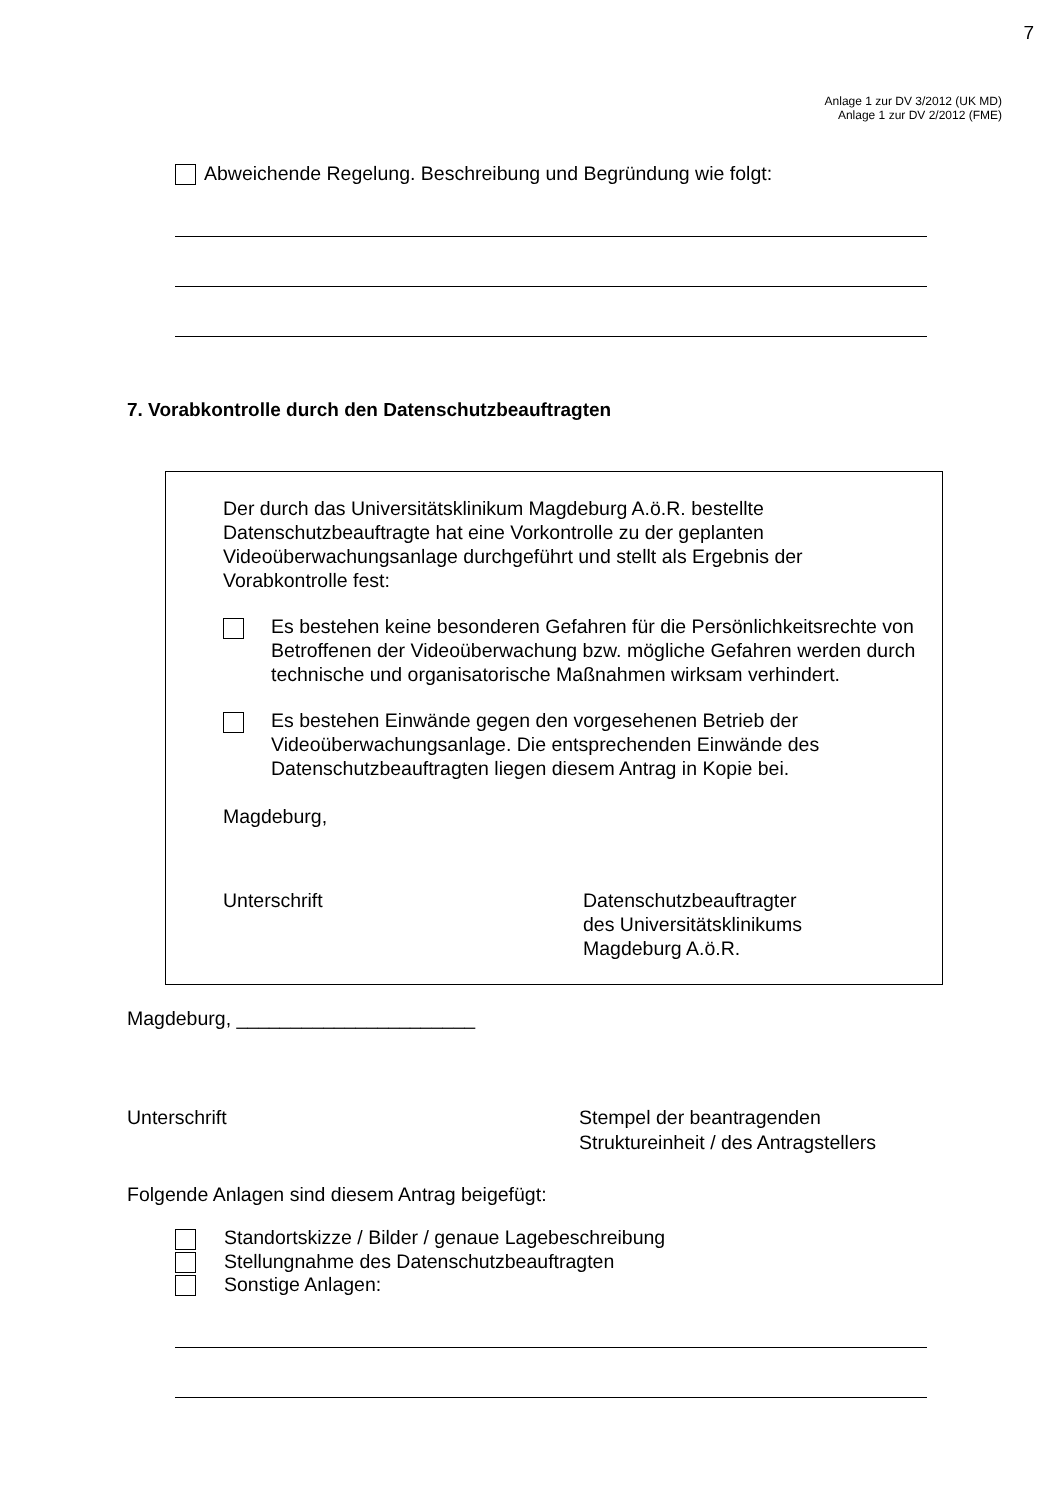7
Anlage 1 zur DV 3/2012 (UK MD)
Anlage 1 zur DV 2/2012 (FME)
Abweichende Regelung. Beschreibung und Begründung wie folgt:
7. Vorabkontrolle durch den Datenschutzbeauftragten
Der durch das Universitätsklinikum Magdeburg A.ö.R. bestellte Datenschutzbeauftragte hat eine Vorkontrolle zu der geplanten Videoüberwachungsanlage durchgeführt und stellt als Ergebnis der Vorabkontrolle fest:
Es bestehen keine besonderen Gefahren für die Persönlichkeitsrechte von Betroffenen der Videoüberwachung bzw. mögliche Gefahren werden durch technische und organisatorische Maßnahmen wirksam verhindert.
Es bestehen Einwände gegen den vorgesehenen Betrieb der Videoüberwachungsanlage. Die entsprechenden Einwände des Datenschutzbeauftragten liegen diesem Antrag in Kopie bei.
Magdeburg,
Unterschrift Datenschutzbeauftragter
des Universitätsklinikums
Magdeburg A.ö.R.
Magdeburg, ______________________
Unterschrift Stempel der beantragenden
Struktureinheit / des Antragstellers
Folgende Anlagen sind diesem Antrag beigefügt:
Standortskizze / Bilder / genaue Lagebeschreibung
Stellungnahme des Datenschutzbeauftragten
Sonstige Anlagen: